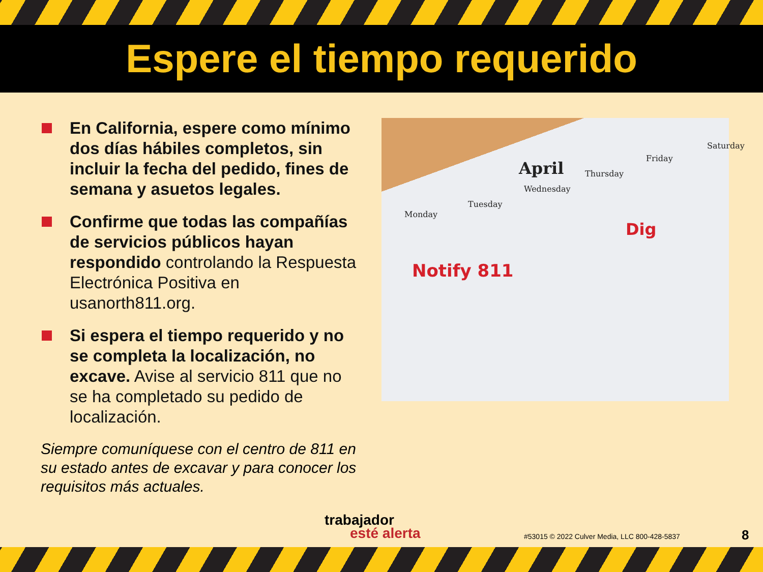Espere el tiempo requerido
En California, espere como mínimo dos días hábiles completos, sin incluir la fecha del pedido, fines de semana y asuetos legales.
Confirme que todas las compañías de servicios públicos hayan respondido controlando la Respuesta Electrónica Positiva en usanorth811.org.
Si espera el tiempo requerido y no se completa la localización, no excave. Avise al servicio 811 que no se ha completado su pedido de localización.
Siempre comuníquese con el centro de 811 en su estado antes de excavar y para conocer los requisitos más actuales.
April
Monday
Tuesday
Wednesday
Thursday
Friday
Saturday
Notify 811
Dig
trabajador
esté alerta
#53015 © 2022 Culver Media, LLC 800-428-5837
8